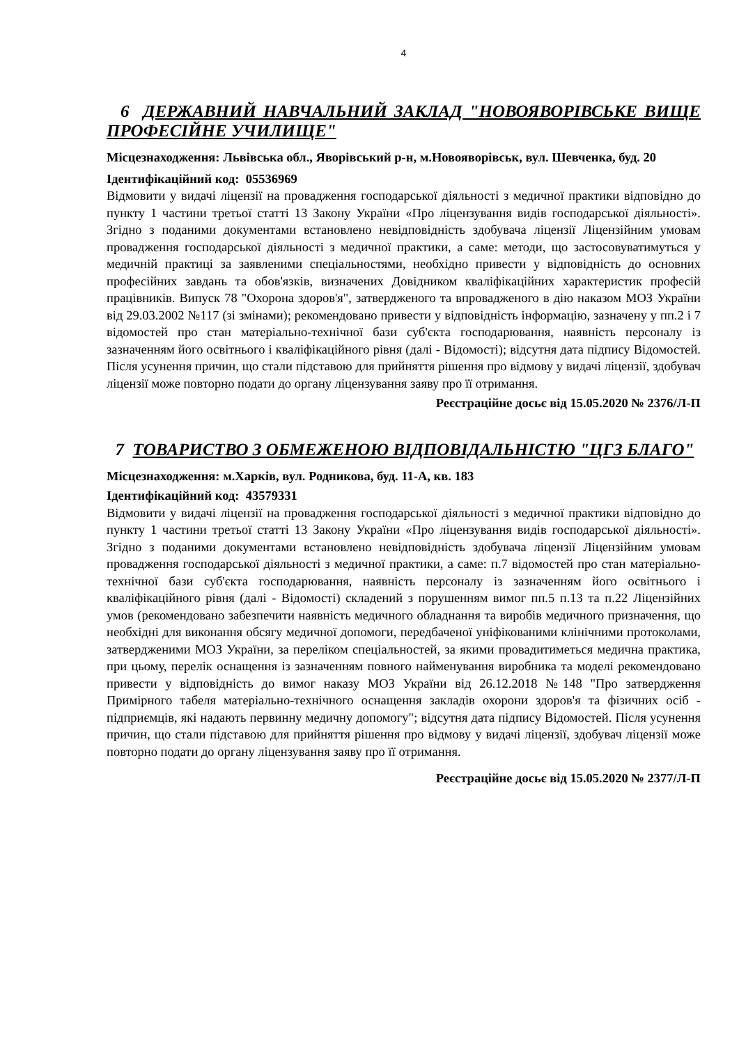4
6 ДЕРЖАВНИЙ НАВЧАЛЬНИЙ ЗАКЛАД "НОВОЯВОРІВСЬКЕ ВИЩЕ ПРОФЕСІЙНЕ УЧИЛИЩЕ"
Місцезнаходження: Львівська обл., Яворівський р-н, м.Новояворівськ, вул. Шевченка, буд. 20
Ідентифікаційний код: 05536969
Відмовити у видачі ліцензії на провадження господарської діяльності з медичної практики відповідно до пункту 1 частини третьої статті 13 Закону України «Про ліцензування видів господарської діяльності». Згідно з поданими документами встановлено невідповідність здобувача ліцензії Ліцензійним умовам провадження господарської діяльності з медичної практики, а саме: методи, що застосовуватимуться у медичній практиці за заявленими спеціальностями, необхідно привести у відповідність до основних професійних завдань та обов'язків, визначених Довідником кваліфікаційних характеристик професій працівників. Випуск 78 "Охорона здоров'я", затвердженого та впровадженого в дію наказом МОЗ України від 29.03.2002 №117 (зі змінами); рекомендовано привести у відповідність інформацію, зазначену у пп.2 і 7 відомостей про стан матеріально-технічної бази суб'єкта господарювання, наявність персоналу із зазначенням його освітнього і кваліфікаційного рівня (далі - Відомості); відсутня дата підпису Відомостей. Після усунення причин, що стали підставою для прийняття рішення про відмову у видачі ліцензії, здобувач ліцензії може повторно подати до органу ліцензування заяву про її отримання.
Реєстраційне досьє від 15.05.2020 № 2376/Л-П
7 ТОВАРИСТВО З ОБМЕЖЕНОЮ ВІДПОВІДАЛЬНІСТЮ "ЦГЗ БЛАГО"
Місцезнаходження: м.Харків, вул. Родникова, буд. 11-А, кв. 183
Ідентифікаційний код: 43579331
Відмовити у видачі ліцензії на провадження господарської діяльності з медичної практики відповідно до пункту 1 частини третьої статті 13 Закону України «Про ліцензування видів господарської діяльності». Згідно з поданими документами встановлено невідповідність здобувача ліцензії Ліцензійним умовам провадження господарської діяльності з медичної практики, а саме: п.7 відомостей про стан матеріально-технічної бази суб'єкта господарювання, наявність персоналу із зазначенням його освітнього і кваліфікаційного рівня (далі - Відомості) складений з порушенням вимог пп.5 п.13 та п.22 Ліцензійних умов (рекомендовано забезпечити наявність медичного обладнання та виробів медичного призначення, що необхідні для виконання обсягу медичної допомоги, передбаченої уніфікованими клінічними протоколами, затвердженими МОЗ України, за переліком спеціальностей, за якими провадитиметься медична практика, при цьому, перелік оснащення із зазначенням повного найменування виробника та моделі рекомендовано привести у відповідність до вимог наказу МОЗ України від 26.12.2018 №148 "Про затвердження Примірного табеля матеріально-технічного оснащення закладів охорони здоров'я та фізичних осіб - підприємців, які надають первинну медичну допомогу"; відсутня дата підпису Відомостей. Після усунення причин, що стали підставою для прийняття рішення про відмову у видачі ліцензії, здобувач ліцензії може повторно подати до органу ліцензування заяву про її отримання.
Реєстраційне досьє від 15.05.2020 № 2377/Л-П